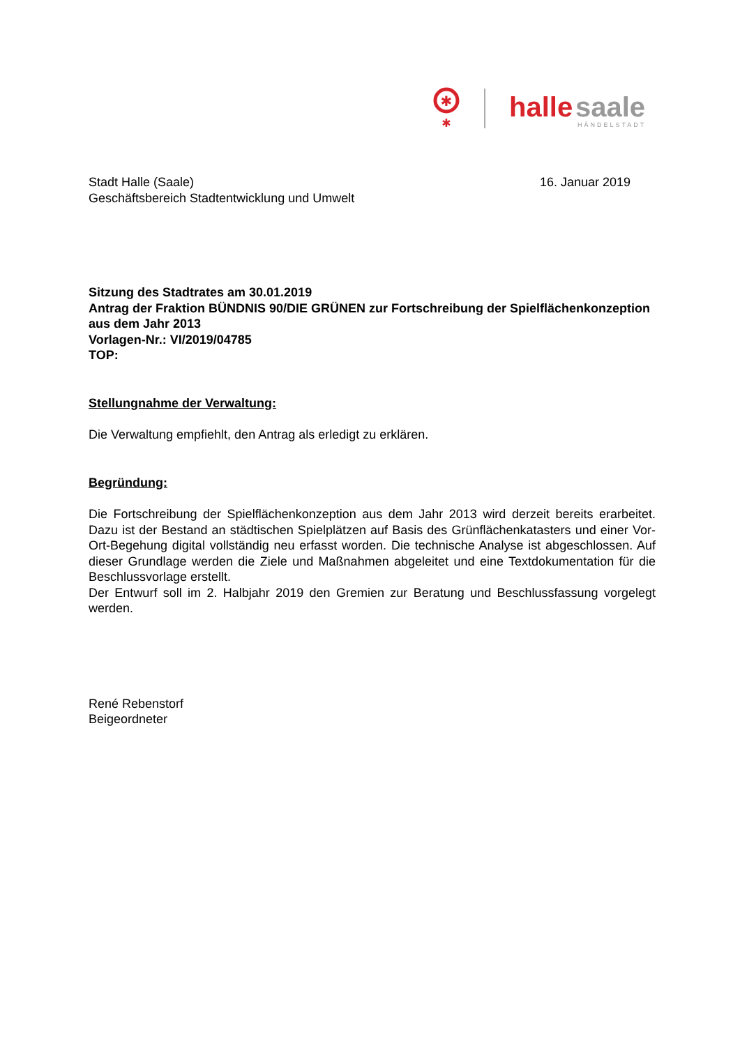✱
✱
halle
saale
HÄNDELSTADT
Stadt Halle (Saale)
Geschäftsbereich Stadtentwicklung und Umwelt
16. Januar 2019
Sitzung des Stadtrates am 30.01.2019
Antrag der Fraktion BÜNDNIS 90/DIE GRÜNEN zur Fortschreibung der Spielflächenkonzeption aus dem Jahr 2013
Vorlagen-Nr.: VI/2019/04785
TOP:
Stellungnahme der Verwaltung:
Die Verwaltung empfiehlt, den Antrag als erledigt zu erklären.
Begründung:
Die Fortschreibung der Spielflächenkonzeption aus dem Jahr 2013 wird derzeit bereits erarbeitet. Dazu ist der Bestand an städtischen Spielplätzen auf Basis des Grünflächenkatasters und einer Vor-Ort-Begehung digital vollständig neu erfasst worden. Die technische Analyse ist abgeschlossen. Auf dieser Grundlage werden die Ziele und Maßnahmen abgeleitet und eine Textdokumentation für die Beschlussvorlage erstellt.
Der Entwurf soll im 2. Halbjahr 2019 den Gremien zur Beratung und Beschlussfassung vorgelegt werden.
René Rebenstorf
Beigeordneter